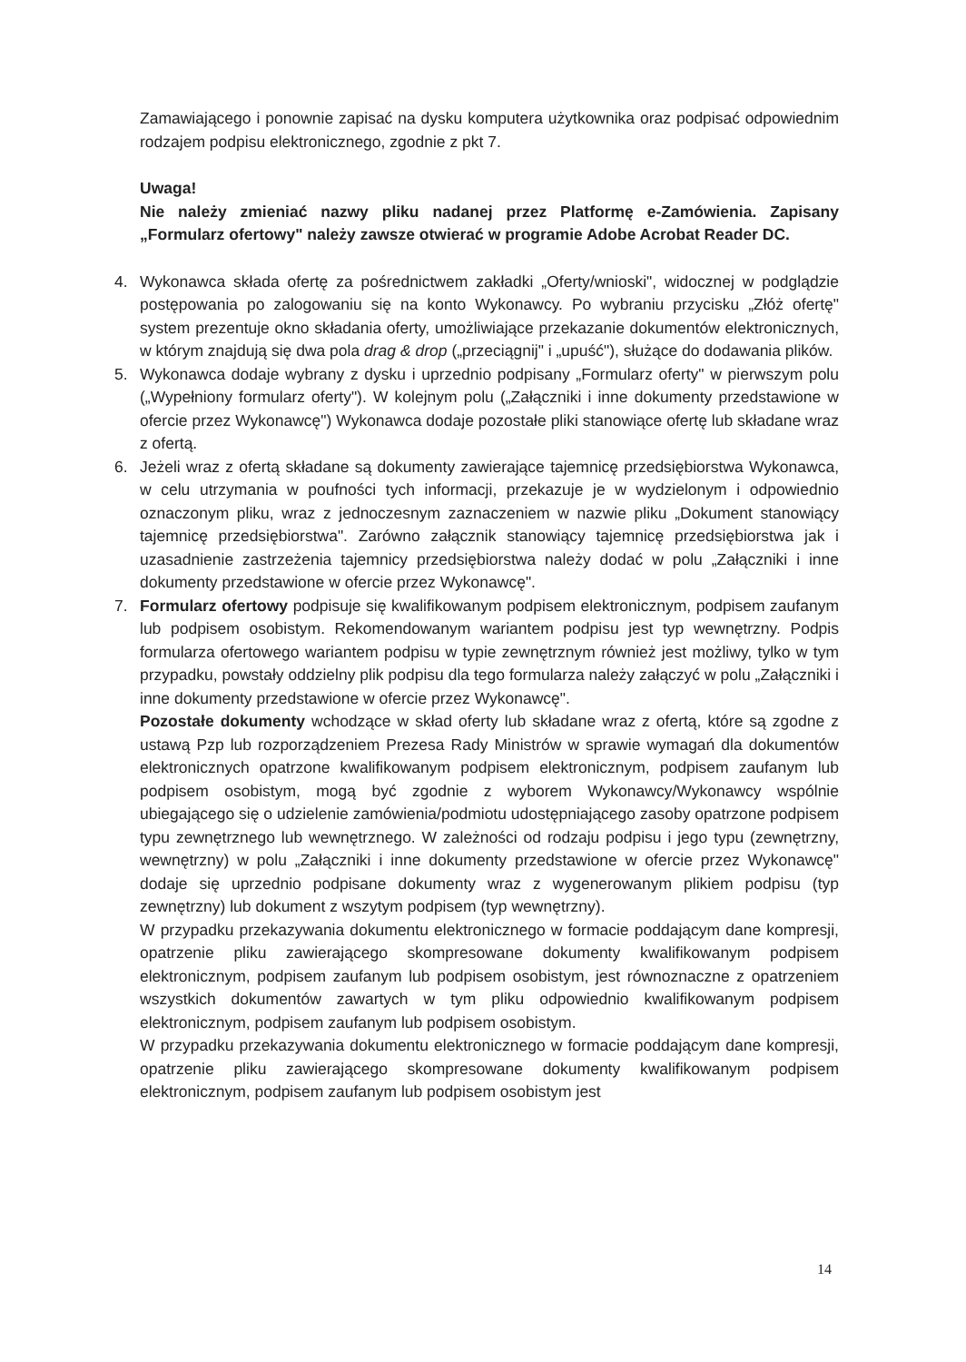Zamawiającego i ponownie zapisać na dysku komputera użytkownika oraz podpisać odpowiednim rodzajem podpisu elektronicznego, zgodnie z pkt 7.
Uwaga!
Nie należy zmieniać nazwy pliku nadanej przez Platformę e-Zamówienia. Zapisany „Formularz ofertowy" należy zawsze otwierać w programie Adobe Acrobat Reader DC.
4. Wykonawca składa ofertę za pośrednictwem zakładki „Oferty/wnioski", widocznej w podglądzie postępowania po zalogowaniu się na konto Wykonawcy. Po wybraniu przycisku „Złóż ofertę" system prezentuje okno składania oferty, umożliwiające przekazanie dokumentów elektronicznych, w którym znajdują się dwa pola drag & drop („przeciągnij" i „upuść"), służące do dodawania plików.
5. Wykonawca dodaje wybrany z dysku i uprzednio podpisany „Formularz oferty" w pierwszym polu („Wypełniony formularz oferty"). W kolejnym polu („Załączniki i inne dokumenty przedstawione w ofercie przez Wykonawcę") Wykonawca dodaje pozostałe pliki stanowiące ofertę lub składane wraz z ofertą.
6. Jeżeli wraz z ofertą składane są dokumenty zawierające tajemnicę przedsiębiorstwa Wykonawca, w celu utrzymania w poufności tych informacji, przekazuje je w wydzielonym i odpowiednio oznaczonym pliku, wraz z jednoczesnym zaznaczeniem w nazwie pliku „Dokument stanowiący tajemnicę przedsiębiorstwa". Zarówno załącznik stanowiący tajemnicę przedsiębiorstwa jak i uzasadnienie zastrzeżenia tajemnicy przedsiębiorstwa należy dodać w polu „Załączniki i inne dokumenty przedstawione w ofercie przez Wykonawcę".
7. Formularz ofertowy podpisuje się kwalifikowanym podpisem elektronicznym, podpisem zaufanym lub podpisem osobistym. Rekomendowanym wariantem podpisu jest typ wewnętrzny. Podpis formularza ofertowego wariantem podpisu w typie zewnętrznym również jest możliwy, tylko w tym przypadku, powstały oddzielny plik podpisu dla tego formularza należy załączyć w polu „Załączniki i inne dokumenty przedstawione w ofercie przez Wykonawcę".
Pozostałe dokumenty wchodzące w skład oferty lub składane wraz z ofertą, które są zgodne z ustawą Pzp lub rozporządzeniem Prezesa Rady Ministrów w sprawie wymagań dla dokumentów elektronicznych opatrzone kwalifikowanym podpisem elektronicznym, podpisem zaufanym lub podpisem osobistym, mogą być zgodnie z wyborem Wykonawcy/Wykonawcy wspólnie ubiegającego się o udzielenie zamówienia/podmiotu udostępniającego zasoby opatrzone podpisem typu zewnętrznego lub wewnętrznego. W zależności od rodzaju podpisu i jego typu (zewnętrzny, wewnętrzny) w polu „Załączniki i inne dokumenty przedstawione w ofercie przez Wykonawcę" dodaje się uprzednio podpisane dokumenty wraz z wygenerowanym plikiem podpisu (typ zewnętrzny) lub dokument z wszytym podpisem (typ wewnętrzny).
W przypadku przekazywania dokumentu elektronicznego w formacie poddającym dane kompresji, opatrzenie pliku zawierającego skompresowane dokumenty kwalifikowanym podpisem elektronicznym, podpisem zaufanym lub podpisem osobistym, jest równoznaczne z opatrzeniem wszystkich dokumentów zawartych w tym pliku odpowiednio kwalifikowanym podpisem elektronicznym, podpisem zaufanym lub podpisem osobistym.
W przypadku przekazywania dokumentu elektronicznego w formacie poddającym dane kompresji, opatrzenie pliku zawierającego skompresowane dokumenty kwalifikowanym podpisem elektronicznym, podpisem zaufanym lub podpisem osobistym jest
14